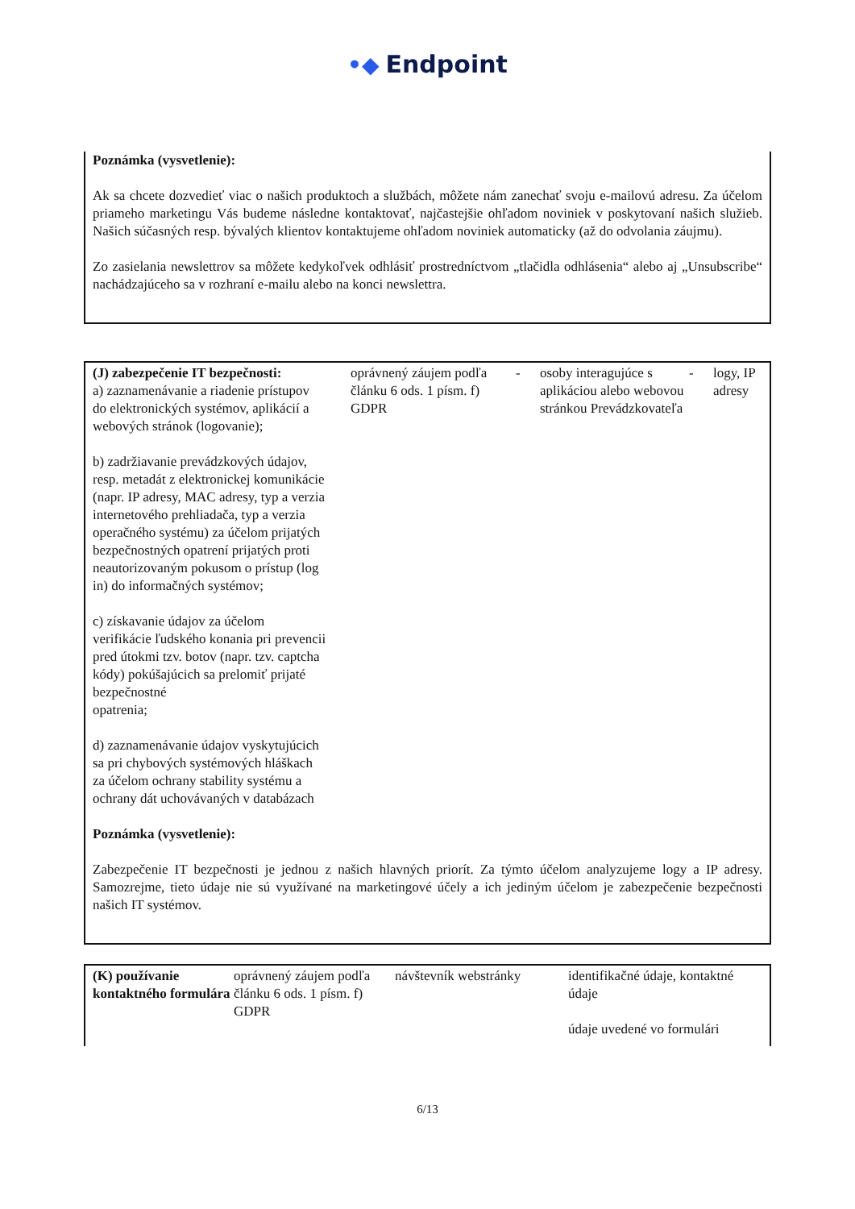•◆ Endpoint
Poznámka (vysvetlenie):
Ak sa chcete dozvedieť viac o našich produktoch a službách, môžete nám zanechať svoju e-mailovú adresu. Za účelom priameho marketingu Vás budeme následne kontaktovať, najčastejšie ohľadom noviniek v poskytovaní našich služieb. Našich súčasných resp. bývalých klientov kontaktujeme ohľadom noviniek automaticky (až do odvolania záujmu).
Zo zasielania newslettrov sa môžete kedykoľvek odhlásiť prostredníctvom „tlačidla odhlásenia“ alebo aj „Unsubscribe“ nachádzajúceho sa v rozhraní e-mailu alebo na konci newslettra.
| (J) zabezpečenie IT bezpečnosti: a) zaznamenávanie a riadenie prístupov do elektronických systémov, aplikácií a webových stránok (logovanie); b) zadržiavanie prevádzkových údajov, resp. metadát z elektronickej komunikácie (napr. IP adresy, MAC adresy, typ a verzia internetového prehliadača, typ a verzia operačného systému) za účelom prijatých bezpečnostných opatrení prijatých proti neautorizovaným pokusom o prístup (log in) do informačných systémov; c) získavanie údajov za účelom verifikácie ľudského konania pri prevencii pred útokmi tzv. botov (napr. tzv. captcha kódy) pokúšajúcich sa prelomiť prijaté bezpečnostné opatrenia; d) zaznamenávanie údajov vyskytujúcich sa pri chybových systémových hláškach za účelom ochrany stability systému a ochrany dát uchovávaných v databázach | | oprávnený záujem podľa článku 6 ods. 1 písm. f) GDPR | - | osoby interagujúce s aplikáciou alebo webovou stránkou Prevádzkovateľa | - | logy, IP adresy |
Poznámka (vysvetlenie):
Zabezpečenie IT bezpečnosti je jednou z našich hlavných priorít. Za týmto účelom analyzujeme logy a IP adresy. Samozrejme, tieto údaje nie sú využívané na marketingové účely a ich jediným účelom je zabezpečenie bezpečnosti našich IT systémov.
| (K) používanie kontaktného formulára | oprávnený záujem podľa článku 6 ods. 1 písm. f) GDPR | návštevník webstránky | identifikačné údaje, kontaktné údaje údaje uvedené vo formulári |
6/13